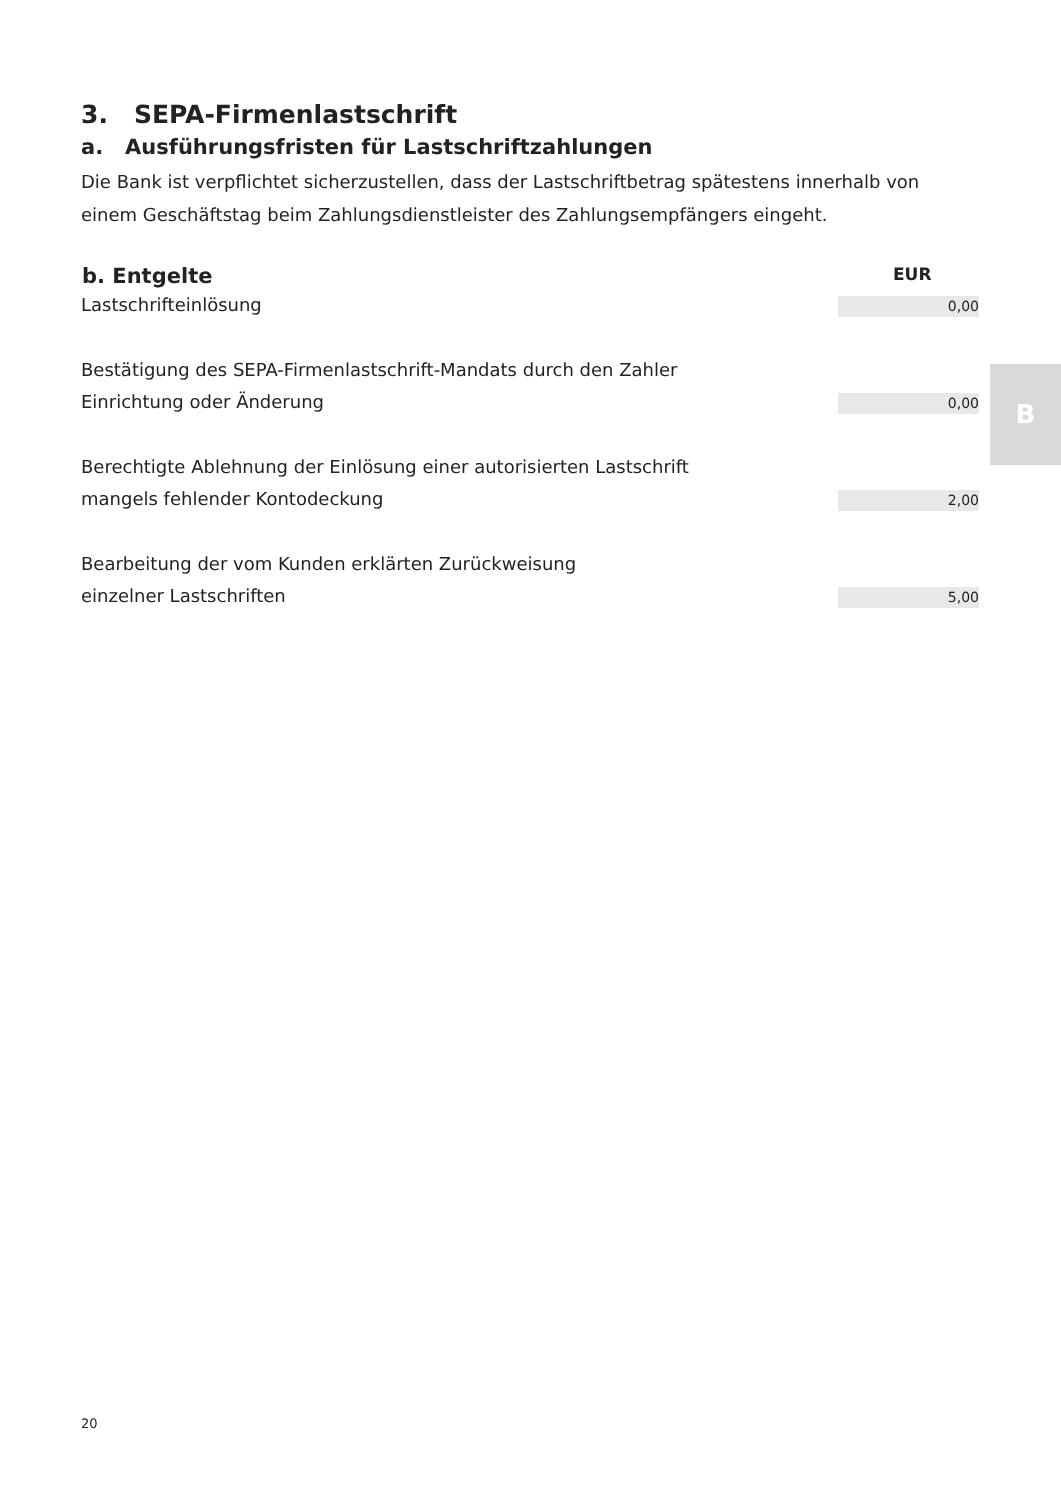3. SEPA-Firmenlastschrift
a. Ausführungsfristen für Lastschriftzahlungen
Die Bank ist verpflichtet sicherzustellen, dass der Lastschriftbetrag spätestens innerhalb von einem Geschäftstag beim Zahlungsdienstleister des Zahlungsempfängers eingeht.
| b. Entgelte | EUR |
| --- | --- |
| Lastschrifteinlösung | 0,00 |
| Bestätigung des SEPA-Firmenlastschrift-Mandats durch den Zahler Einrichtung oder Änderung | 0,00 |
| Berechtigte Ablehnung der Einlösung einer autorisierten Lastschrift mangels fehlender Kontodeckung | 2,00 |
| Bearbeitung der vom Kunden erklärten Zurückweisung einzelner Lastschriften | 5,00 |
B
20